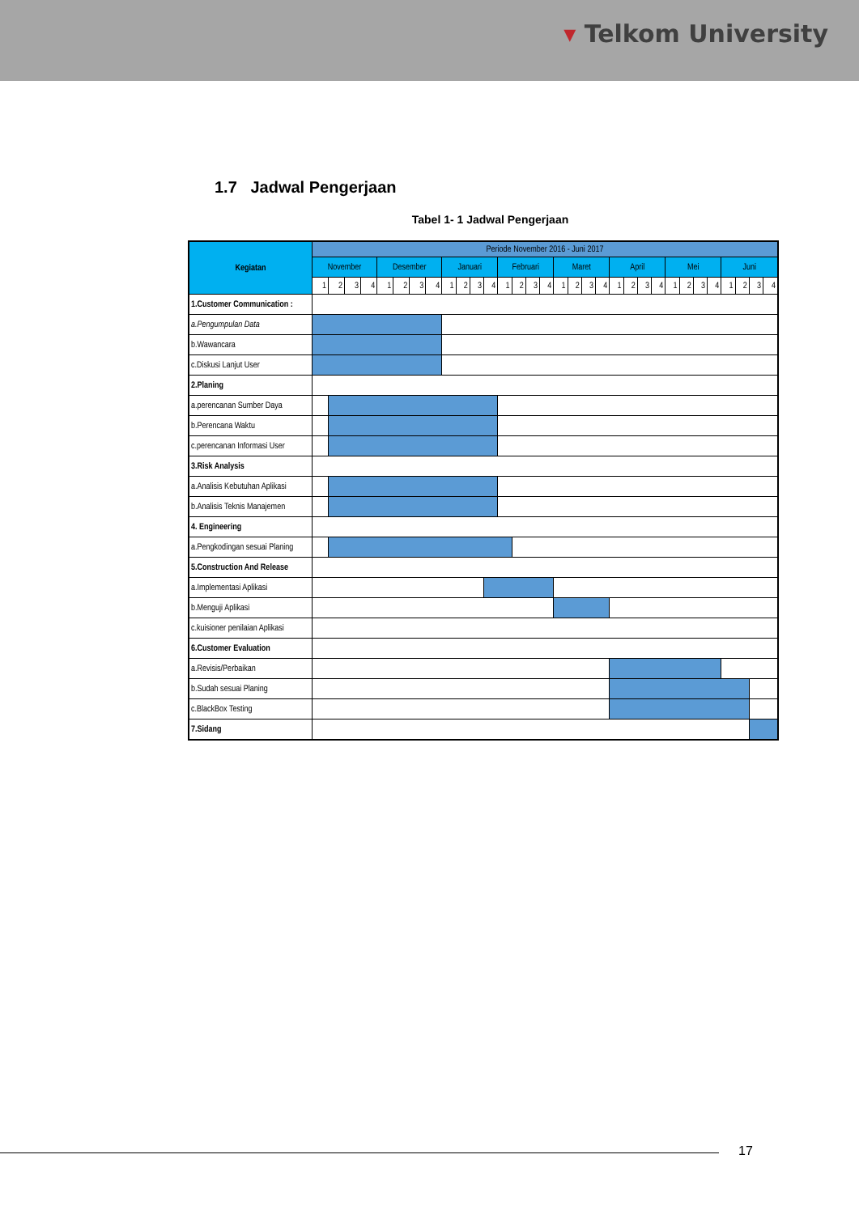▾ Telkom University
1.7 Jadwal Pengerjaan
Tabel 1- 1 Jadwal Pengerjaan
| Kegiatan | Periode November 2016 - Juni 2017 | | | | | | | | | | | | | | | | | | | | | | | | | | | | | | | |
| --- | --- | --- | --- | --- | --- | --- | --- | --- | --- | --- | --- | --- | --- | --- | --- | --- | --- | --- | --- | --- | --- | --- | --- | --- | --- | --- | --- | --- | --- | --- | --- | --- |
| | November | | | | Desember | | | | Januari | | | | Februari | | | | Maret | | | | April | | | | Mei | | | | Juni | | | |
| | 1 | 2 | 3 | 4 | 1 | 2 | 3 | 4 | 1 | 2 | 3 | 4 | 1 | 2 | 3 | 4 | 1 | 2 | 3 | 4 | 1 | 2 | 3 | 4 | 1 | 2 | 3 | 4 | 1 | 2 | 3 | 4 |
| 1.Customer Communication : | | | | | | | | | | | | | | | | | | | | | | | | | | | | | | | | |
| a.Pengumpulan Data | | | | | | | | | | | | | | | | | | | | | | | | | | | | | | | | |
| b.Wawancara | | | | | | | | | | | | | | | | | | | | | | | | | | | | | | | | |
| c.Diskusi Lanjut User | | | | | | | | | | | | | | | | | | | | | | | | | | | | | | | | |
| 2.Planing | | | | | | | | | | | | | | | | | | | | | | | | | | | | | | | | |
| a.perencanan Sumber Daya | | | | | | | | | | | | | | | | | | | | | | | | | | | | | | | | |
| b.Perencana Waktu | | | | | | | | | | | | | | | | | | | | | | | | | | | | | | | | |
| c.perencanan Informasi User | | | | | | | | | | | | | | | | | | | | | | | | | | | | | | | | |
| 3.Risk Analysis | | | | | | | | | | | | | | | | | | | | | | | | | | | | | | | | |
| a.Analisis Kebutuhan Aplikasi | | | | | | | | | | | | | | | | | | | | | | | | | | | | | | | | |
| b.Analisis Teknis Manajemen | | | | | | | | | | | | | | | | | | | | | | | | | | | | | | | | |
| 4. Engineering | | | | | | | | | | | | | | | | | | | | | | | | | | | | | | | | |
| a.Pengkodingan sesuai Planing | | | | | | | | | | | | | | | | | | | | | | | | | | | | | | | | |
| 5.Construction And Release | | | | | | | | | | | | | | | | | | | | | | | | | | | | | | | | |
| a.Implementasi Aplikasi | | | | | | | | | | | | | | | | | | | | | | | | | | | | | | | | |
| b.Menguji Aplikasi | | | | | | | | | | | | | | | | | | | | | | | | | | | | | | | | |
| c.kuisioner penilaian Aplikasi | | | | | | | | | | | | | | | | | | | | | | | | | | | | | | | | |
| 6.Customer Evaluation | | | | | | | | | | | | | | | | | | | | | | | | | | | | | | | | |
| a.Revisis/Perbaikan | | | | | | | | | | | | | | | | | | | | | | | | | | | | | | | | |
| b.Sudah sesuai Planing | | | | | | | | | | | | | | | | | | | | | | | | | | | | | | | | |
| c.BlackBox Testing | | | | | | | | | | | | | | | | | | | | | | | | | | | | | | | | |
| 7.Sidang | | | | | | | | | | | | | | | | | | | | | | | | | | | | | | | | |
17